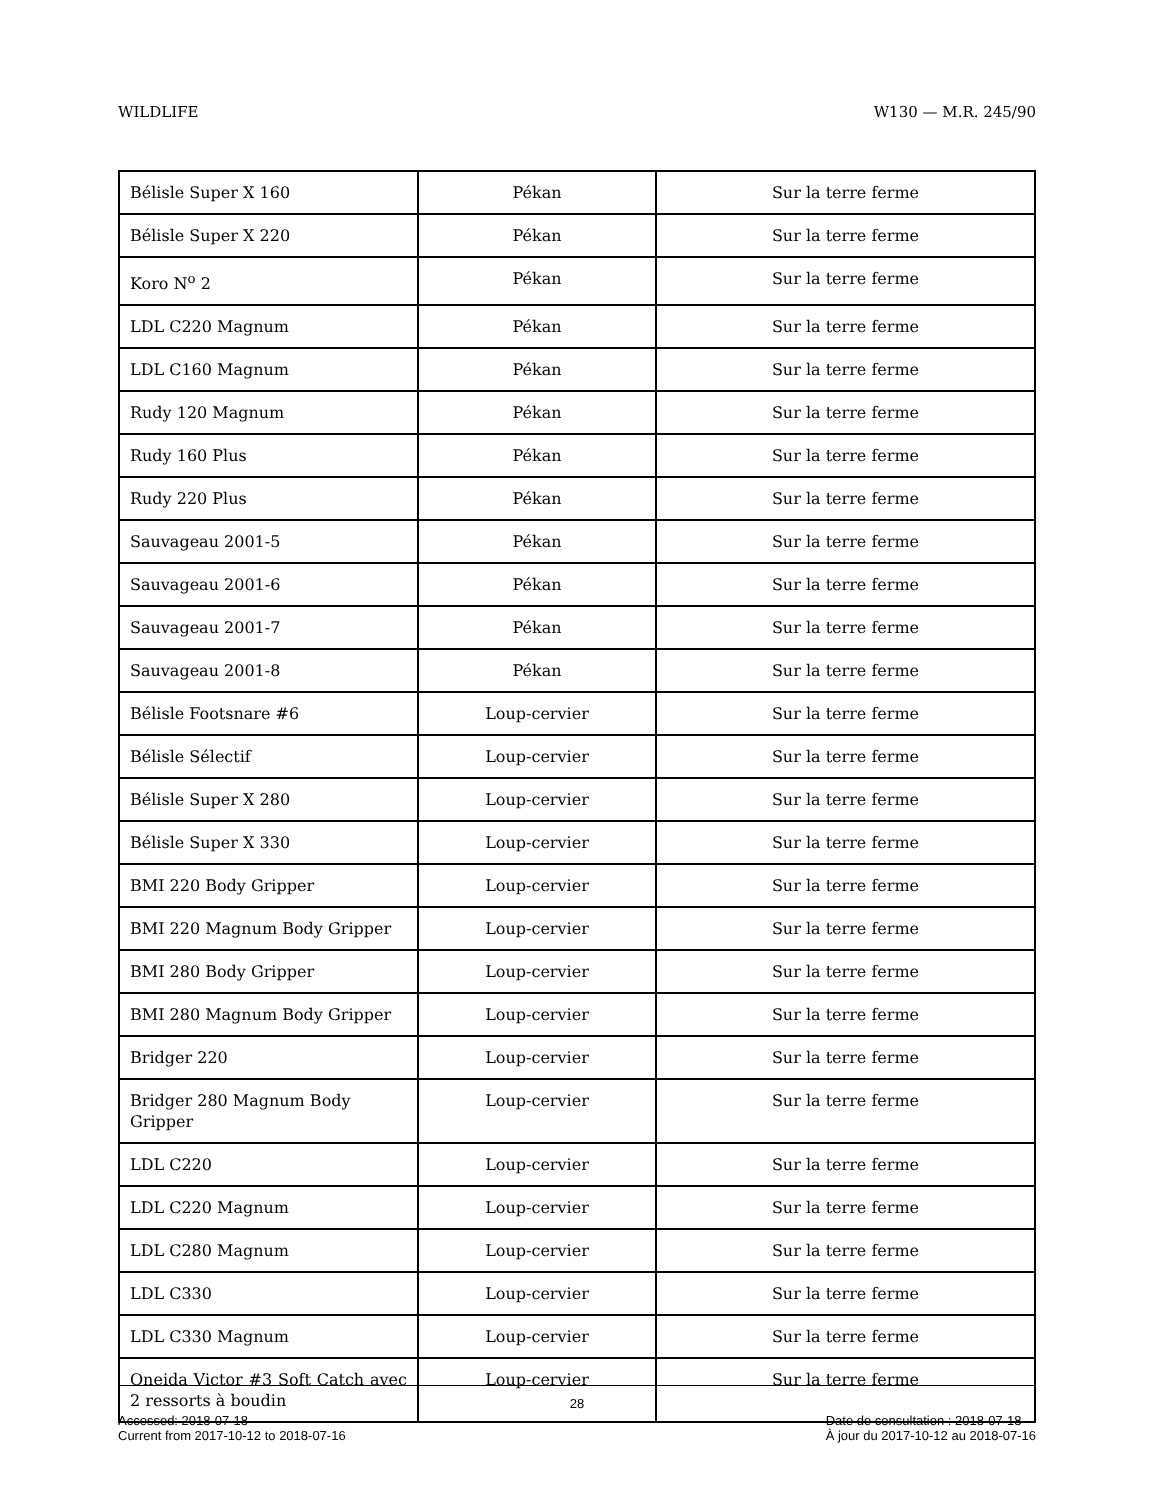WILDLIFE W130 — M.R. 245/90
| Bélisle Super X 160 | Pékan | Sur la terre ferme |
| Bélisle Super X 220 | Pékan | Sur la terre ferme |
| Koro N<sup>o</sup> 2 | Pékan | Sur la terre ferme |
| LDL C220 Magnum | Pékan | Sur la terre ferme |
| LDL C160 Magnum | Pékan | Sur la terre ferme |
| Rudy 120 Magnum | Pékan | Sur la terre ferme |
| Rudy 160 Plus | Pékan | Sur la terre ferme |
| Rudy 220 Plus | Pékan | Sur la terre ferme |
| Sauvageau 2001-5 | Pékan | Sur la terre ferme |
| Sauvageau 2001-6 | Pékan | Sur la terre ferme |
| Sauvageau 2001-7 | Pékan | Sur la terre ferme |
| Sauvageau 2001-8 | Pékan | Sur la terre ferme |
| Bélisle Footsnare #6 | Loup-cervier | Sur la terre ferme |
| Bélisle Sélectif | Loup-cervier | Sur la terre ferme |
| Bélisle Super X 280 | Loup-cervier | Sur la terre ferme |
| Bélisle Super X 330 | Loup-cervier | Sur la terre ferme |
| BMI 220 Body Gripper | Loup-cervier | Sur la terre ferme |
| BMI 220 Magnum Body Gripper | Loup-cervier | Sur la terre ferme |
| BMI 280 Body Gripper | Loup-cervier | Sur la terre ferme |
| BMI 280 Magnum Body Gripper | Loup-cervier | Sur la terre ferme |
| Bridger 220 | Loup-cervier | Sur la terre ferme |
| Bridger 280 Magnum Body Gripper | Loup-cervier | Sur la terre ferme |
| LDL C220 | Loup-cervier | Sur la terre ferme |
| LDL C220 Magnum | Loup-cervier | Sur la terre ferme |
| LDL C280 Magnum | Loup-cervier | Sur la terre ferme |
| LDL C330 | Loup-cervier | Sur la terre ferme |
| LDL C330 Magnum | Loup-cervier | Sur la terre ferme |
| Oneida Victor #3 Soft Catch avec 2 ressorts à boudin | Loup-cervier | Sur la terre ferme |
28
Accessed: 2018-07-18
Current from 2017-10-12 to 2018-07-16
Date de consultation : 2018-07-18
À jour du 2017-10-12 au 2018-07-16